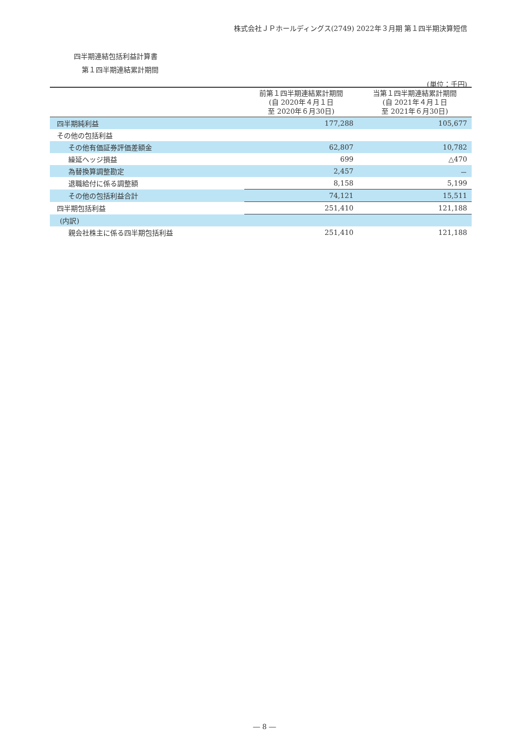株式会社ＪＰホールディングス(2749) 2022年３月期 第１四半期決算短信
四半期連結包括利益計算書
第１四半期連結累計期間
(単位：千円)
| | 前第１四半期連結累計期間 (自 2020年４月１日 至 2020年６月30日) | 当第１四半期連結累計期間 (自 2021年４月１日 至 2021年６月30日) |
| --- | --- | --- |
| 四半期純利益 | 177,288 | 105,677 |
| その他の包括利益 | | |
| その他有価証券評価差額金 | 62,807 | 10,782 |
| 繰延ヘッジ損益 | 699 | △470 |
| 為替換算調整勘定 | 2,457 | － |
| 退職給付に係る調整額 | 8,158 | 5,199 |
| その他の包括利益合計 | 74,121 | 15,511 |
| 四半期包括利益 | 251,410 | 121,188 |
| (内訳) | | |
| 親会社株主に係る四半期包括利益 | 251,410 | 121,188 |
― 8 ―